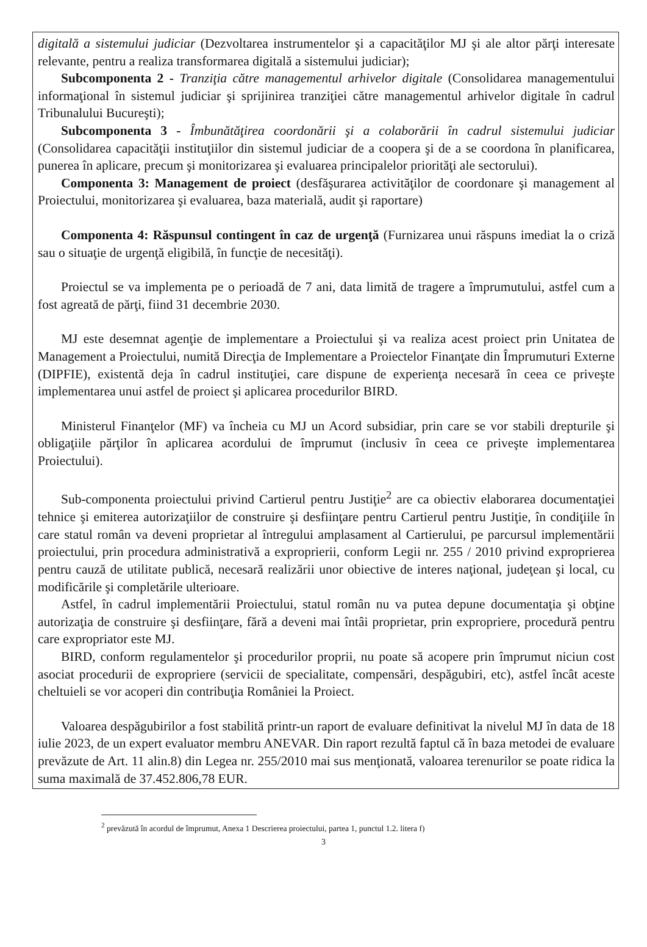digitală a sistemului judiciar (Dezvoltarea instrumentelor şi a capacităţilor MJ şi ale altor părţi interesate relevante, pentru a realiza transformarea digitală a sistemului judiciar);
Subcomponenta 2 - Tranziţia către managementul arhivelor digitale (Consolidarea managementului informaţional în sistemul judiciar şi sprijinirea tranziţiei către managementul arhivelor digitale în cadrul Tribunalului Bucureşti);
Subcomponenta 3 - Îmbunătăţirea coordonării şi a colaborării în cadrul sistemului judiciar (Consolidarea capacităţii instituţiilor din sistemul judiciar de a coopera şi de a se coordona în planificarea, punerea în aplicare, precum şi monitorizarea şi evaluarea principalelor priorităţi ale sectorului).
Componenta 3: Management de proiect (desfăşurarea activităţilor de coordonare şi management al Proiectului, monitorizarea şi evaluarea, baza materială, audit şi raportare)
Componenta 4: Răspunsul contingent în caz de urgenţă (Furnizarea unui răspuns imediat la o criză sau o situaţie de urgenţă eligibilă, în funcţie de necesităţi).
Proiectul se va implementa pe o perioadă de 7 ani, data limită de tragere a împrumutului, astfel cum a fost agreată de părţi, fiind 31 decembrie 2030.
MJ este desemnat agenţie de implementare a Proiectului şi va realiza acest proiect prin Unitatea de Management a Proiectului, numită Direcţia de Implementare a Proiectelor Finanţate din Împrumuturi Externe (DIPFIE), existentă deja în cadrul instituţiei, care dispune de experienţa necesară în ceea ce priveşte implementarea unui astfel de proiect şi aplicarea procedurilor BIRD.
Ministerul Finanţelor (MF) va încheia cu MJ un Acord subsidiar, prin care se vor stabili drepturile şi obligaţiile părţilor în aplicarea acordului de împrumut (inclusiv în ceea ce priveşte implementarea Proiectului).
Sub-componenta proiectului privind Cartierul pentru Justiţie<sup>2</sup> are ca obiectiv elaborarea documentaţiei tehnice şi emiterea autorizaţiilor de construire şi desfiinţare pentru Cartierul pentru Justiţie, în condiţiile în care statul român va deveni proprietar al întregului amplasament al Cartierului, pe parcursul implementării proiectului, prin procedura administrativă a exproprierii, conform Legii nr. 255 / 2010 privind exproprierea pentru cauză de utilitate publică, necesară realizării unor obiective de interes naţional, judeţean şi local, cu modificările şi completările ulterioare.
Astfel, în cadrul implementării Proiectului, statul român nu va putea depune documentaţia şi obţine autorizaţia de construire şi desfiinţare, fără a deveni mai întâi proprietar, prin expropriere, procedură pentru care expropriator este MJ.
BIRD, conform regulamentelor şi procedurilor proprii, nu poate să acopere prin împrumut niciun cost asociat procedurii de expropriere (servicii de specialitate, compensări, despăgubiri, etc), astfel încât aceste cheltuieli se vor acoperi din contribuţia României la Proiect.
Valoarea despăgubirilor a fost stabilită printr-un raport de evaluare definitivat la nivelul MJ în data de 18 iulie 2023, de un expert evaluator membru ANEVAR. Din raport rezultă faptul că în baza metodei de evaluare prevăzute de Art. 11 alin.8) din Legea nr. 255/2010 mai sus menţionată, valoarea terenurilor se poate ridica la suma maximală de 37.452.806,78 EUR.
<sup>2</sup> prevăzută în acordul de împrumut, Anexa 1 Descrierea proiectului, partea 1, punctul 1.2. litera f)
3